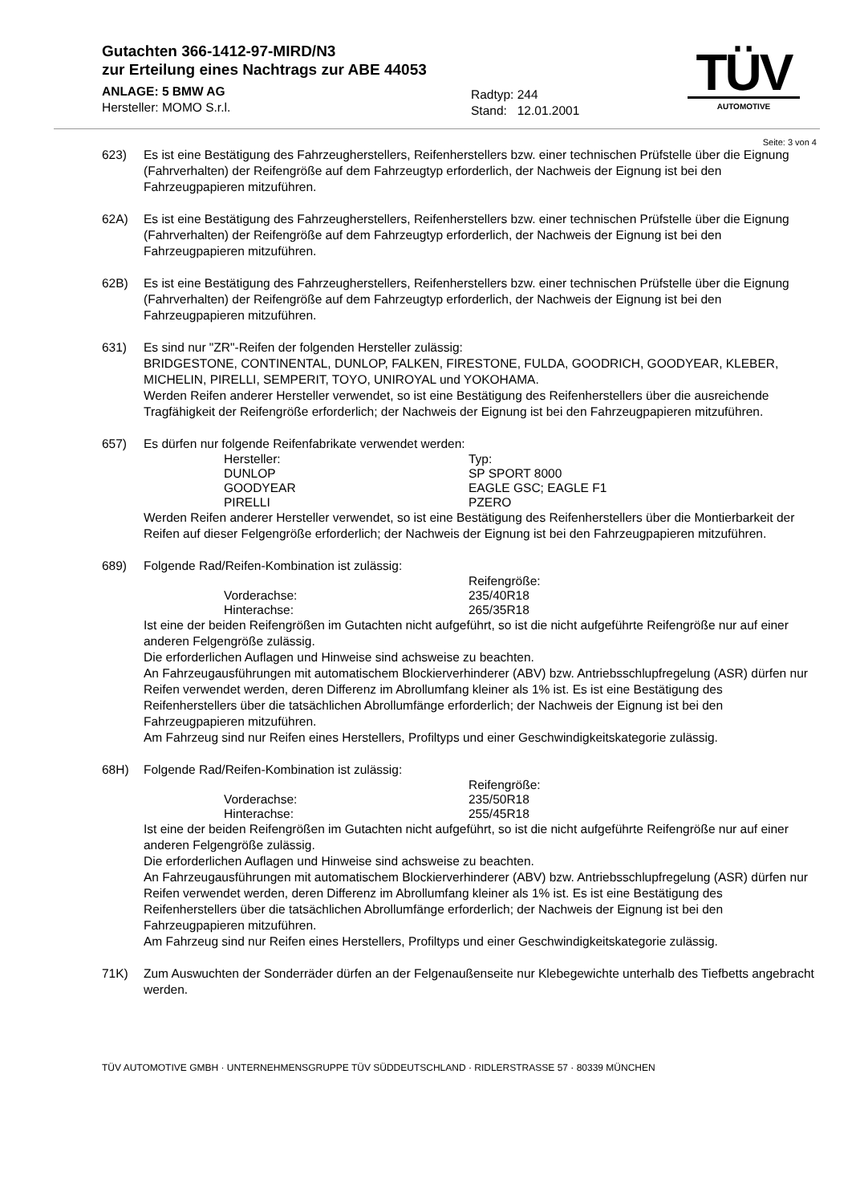Gutachten 366-1412-97-MIRD/N3
zur Erteilung eines Nachtrags zur ABE 44053
ANLAGE: 5 BMW AG
Hersteller: MOMO S.r.l.
Radtyp: 244
Stand: 12.01.2001
TÜV
AUTOMOTIVE
Seite: 3 von 4
623) Es ist eine Bestätigung des Fahrzeugherstellers, Reifenherstellers bzw. einer technischen Prüfstelle über die Eignung (Fahrverhalten) der Reifengröße auf dem Fahrzeugtyp erforderlich, der Nachweis der Eignung ist bei den Fahrzeugpapieren mitzuführen.
62A) Es ist eine Bestätigung des Fahrzeugherstellers, Reifenherstellers bzw. einer technischen Prüfstelle über die Eignung (Fahrverhalten) der Reifengröße auf dem Fahrzeugtyp erforderlich, der Nachweis der Eignung ist bei den Fahrzeugpapieren mitzuführen.
62B) Es ist eine Bestätigung des Fahrzeugherstellers, Reifenherstellers bzw. einer technischen Prüfstelle über die Eignung (Fahrverhalten) der Reifengröße auf dem Fahrzeugtyp erforderlich, der Nachweis der Eignung ist bei den Fahrzeugpapieren mitzuführen.
631) Es sind nur "ZR"-Reifen der folgenden Hersteller zulässig:
BRIDGESTONE, CONTINENTAL, DUNLOP, FALKEN, FIRESTONE, FULDA, GOODRICH, GOODYEAR, KLEBER, MICHELIN, PIRELLI, SEMPERIT, TOYO, UNIROYAL und YOKOHAMA.
Werden Reifen anderer Hersteller verwendet, so ist eine Bestätigung des Reifenherstellers über die ausreichende Tragfähigkeit der Reifengröße erforderlich; der Nachweis der Eignung ist bei den Fahrzeugpapieren mitzuführen.
657) Es dürfen nur folgende Reifenfabrikate verwendet werden:
| Hersteller: | Typ: |
| DUNLOP | SP SPORT 8000 |
| GOODYEAR | EAGLE GSC; EAGLE F1 |
| PIRELLI | PZERO |
Werden Reifen anderer Hersteller verwendet, so ist eine Bestätigung des Reifenherstellers über die Montierbarkeit der Reifen auf dieser Felgengröße erforderlich; der Nachweis der Eignung ist bei den Fahrzeugpapieren mitzuführen.
689) Folgende Rad/Reifen-Kombination ist zulässig:
| | Reifengröße: |
| Vorderachse: | 235/40R18 |
| Hinterachse: | 265/35R18 |
Ist eine der beiden Reifengrößen im Gutachten nicht aufgeführt, so ist die nicht aufgeführte Reifengröße nur auf einer anderen Felgengröße zulässig.
Die erforderlichen Auflagen und Hinweise sind achsweise zu beachten.
An Fahrzeugausführungen mit automatischem Blockierverhinderer (ABV) bzw. Antriebsschlupfregelung (ASR) dürfen nur Reifen verwendet werden, deren Differenz im Abrollumfang kleiner als 1% ist. Es ist eine Bestätigung des Reifenherstellers über die tatsächlichen Abrollumfänge erforderlich; der Nachweis der Eignung ist bei den Fahrzeugpapieren mitzuführen.
Am Fahrzeug sind nur Reifen eines Herstellers, Profiltyps und einer Geschwindigkeitskategorie zulässig.
68H) Folgende Rad/Reifen-Kombination ist zulässig:
| | Reifengröße: |
| Vorderachse: | 235/50R18 |
| Hinterachse: | 255/45R18 |
Ist eine der beiden Reifengrößen im Gutachten nicht aufgeführt, so ist die nicht aufgeführte Reifengröße nur auf einer anderen Felgengröße zulässig.
Die erforderlichen Auflagen und Hinweise sind achsweise zu beachten.
An Fahrzeugausführungen mit automatischem Blockierverhinderer (ABV) bzw. Antriebsschlupfregelung (ASR) dürfen nur Reifen verwendet werden, deren Differenz im Abrollumfang kleiner als 1% ist. Es ist eine Bestätigung des Reifenherstellers über die tatsächlichen Abrollumfänge erforderlich; der Nachweis der Eignung ist bei den Fahrzeugpapieren mitzuführen.
Am Fahrzeug sind nur Reifen eines Herstellers, Profiltyps und einer Geschwindigkeitskategorie zulässig.
71K) Zum Auswuchten der Sonderräder dürfen an der Felgenaußenseite nur Klebegewichte unterhalb des Tiefbetts angebracht werden.
TÜV AUTOMOTIVE GMBH · UNTERNEHMENSGRUPPE TÜV SÜDDEUTSCHLAND · RIDLERSTRASSE 57 · 80339 MÜNCHEN